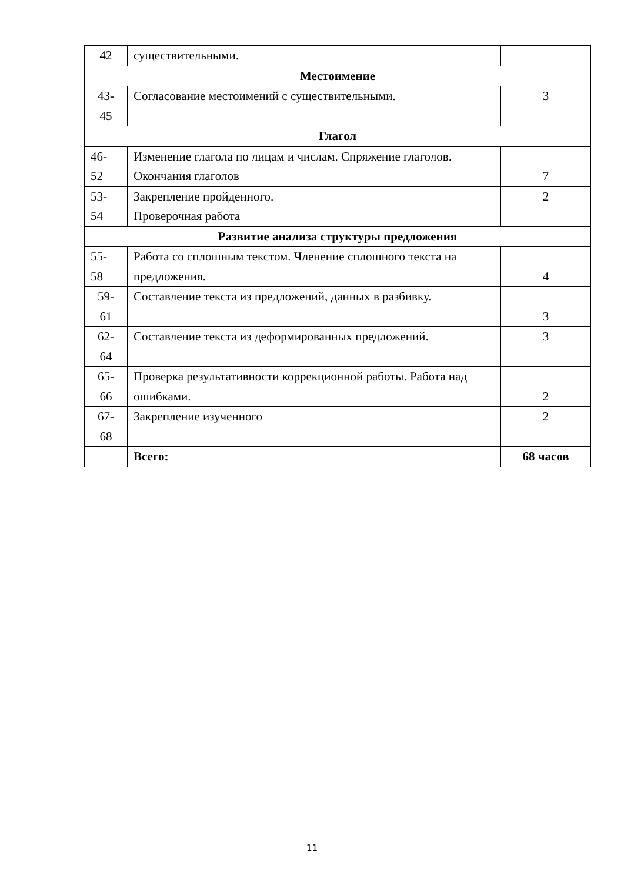| 42 | существительными. | |
| Местоимение | | |
| 43- 45 | Согласование местоимений с существительными. | 3 |
| Глагол | | |
| 46- 52 | Изменение глагола по лицам и числам. Спряжение глаголов. Окончания глаголов | 7 |
| 53- 54 | Закрепление пройденного. Проверочная работа | 2 |
| Развитие анализа структуры предложения | | |
| 55- 58 | Работа со сплошным текстом. Членение сплошного текста на предложения. | 4 |
| 59- 61 | Составление текста из предложений, данных в разбивку. | 3 |
| 62- 64 | Составление текста из деформированных предложений. | 3 |
| 65- 66 | Проверка результативности коррекционной работы. Работа над ошибками. | 2 |
| 67- 68 | Закрепление изученного | 2 |
| | Всего: | 68 часов |
11